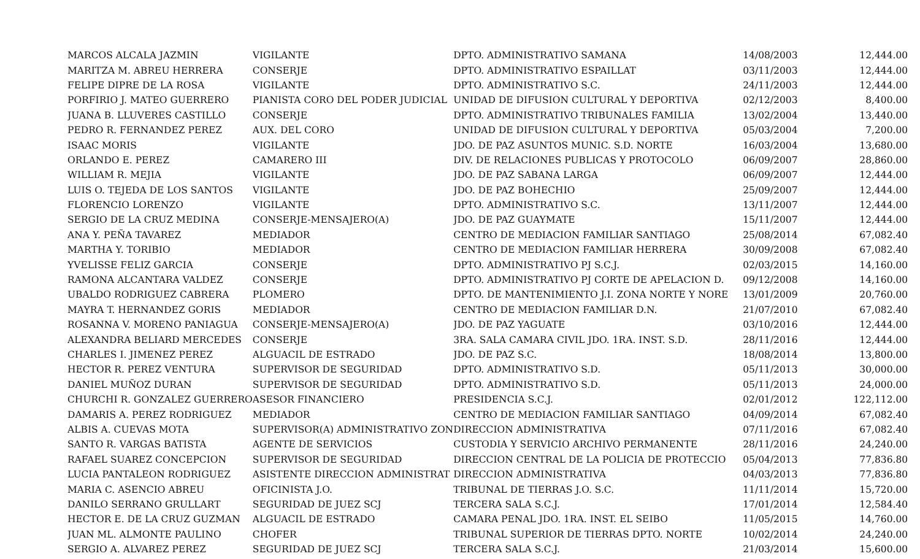| MARCOS ALCALA JAZMIN | VIGILANTE | DPTO. ADMINISTRATIVO SAMANA | 14/08/2003 | 12,444.00 |
| MARITZA M. ABREU HERRERA | CONSERJE | DPTO. ADMINISTRATIVO ESPAILLAT | 03/11/2003 | 12,444.00 |
| FELIPE DIPRE DE LA ROSA | VIGILANTE | DPTO. ADMINISTRATIVO S.C. | 24/11/2003 | 12,444.00 |
| PORFIRIO J. MATEO GUERRERO | PIANISTA CORO DEL PODER JUDICIAL | UNIDAD DE DIFUSION CULTURAL Y DEPORTIVA | 02/12/2003 | 8,400.00 |
| JUANA B. LLUVERES CASTILLO | CONSERJE | DPTO. ADMINISTRATIVO TRIBUNALES FAMILIA | 13/02/2004 | 13,440.00 |
| PEDRO R. FERNANDEZ PEREZ | AUX. DEL CORO | UNIDAD DE DIFUSION CULTURAL Y DEPORTIVA | 05/03/2004 | 7,200.00 |
| ISAAC MORIS | VIGILANTE | JDO. DE PAZ ASUNTOS MUNIC. S.D. NORTE | 16/03/2004 | 13,680.00 |
| ORLANDO E. PEREZ | CAMARERO III | DIV. DE RELACIONES PUBLICAS Y PROTOCOLO | 06/09/2007 | 28,860.00 |
| WILLIAM R. MEJIA | VIGILANTE | JDO. DE PAZ SABANA LARGA | 06/09/2007 | 12,444.00 |
| LUIS O. TEJEDA DE LOS SANTOS | VIGILANTE | JDO. DE PAZ BOHECHIO | 25/09/2007 | 12,444.00 |
| FLORENCIO LORENZO | VIGILANTE | DPTO. ADMINISTRATIVO S.C. | 13/11/2007 | 12,444.00 |
| SERGIO DE LA CRUZ MEDINA | CONSERJE-MENSAJERO(A) | JDO. DE PAZ GUAYMATE | 15/11/2007 | 12,444.00 |
| ANA Y. PEÑA TAVAREZ | MEDIADOR | CENTRO DE MEDIACION FAMILIAR SANTIAGO | 25/08/2014 | 67,082.40 |
| MARTHA Y. TORIBIO | MEDIADOR | CENTRO DE MEDIACION FAMILIAR HERRERA | 30/09/2008 | 67,082.40 |
| YVELISSE FELIZ GARCIA | CONSERJE | DPTO. ADMINISTRATIVO PJ S.C.J. | 02/03/2015 | 14,160.00 |
| RAMONA ALCANTARA VALDEZ | CONSERJE | DPTO. ADMINISTRATIVO PJ CORTE DE APELACION D. | 09/12/2008 | 14,160.00 |
| UBALDO RODRIGUEZ CABRERA | PLOMERO | DPTO. DE MANTENIMIENTO J.I. ZONA NORTE Y NORE | 13/01/2009 | 20,760.00 |
| MAYRA T. HERNANDEZ GORIS | MEDIADOR | CENTRO DE MEDIACION FAMILIAR D.N. | 21/07/2010 | 67,082.40 |
| ROSANNA V. MORENO PANIAGUA | CONSERJE-MENSAJERO(A) | JDO. DE PAZ YAGUATE | 03/10/2016 | 12,444.00 |
| ALEXANDRA BELIARD MERCEDES | CONSERJE | 3RA. SALA CAMARA CIVIL JDO. 1RA. INST. S.D. | 28/11/2016 | 12,444.00 |
| CHARLES I. JIMENEZ PEREZ | ALGUACIL DE ESTRADO | JDO. DE PAZ S.C. | 18/08/2014 | 13,800.00 |
| HECTOR R. PEREZ VENTURA | SUPERVISOR DE SEGURIDAD | DPTO. ADMINISTRATIVO S.D. | 05/11/2013 | 30,000.00 |
| DANIEL MUÑOZ DURAN | SUPERVISOR DE SEGURIDAD | DPTO. ADMINISTRATIVO S.D. | 05/11/2013 | 24,000.00 |
| CHURCHI R. GONZALEZ GUERRERO | ASESOR FINANCIERO | PRESIDENCIA S.C.J. | 02/01/2012 | 122,112.00 |
| DAMARIS A. PEREZ RODRIGUEZ | MEDIADOR | CENTRO DE MEDIACION FAMILIAR SANTIAGO | 04/09/2014 | 67,082.40 |
| ALBIS A. CUEVAS MOTA | SUPERVISOR(A) ADMINISTRATIVO ZON | DIRECCION ADMINISTRATIVA | 07/11/2016 | 67,082.40 |
| SANTO R. VARGAS BATISTA | AGENTE DE SERVICIOS | CUSTODIA Y SERVICIO ARCHIVO PERMANENTE | 28/11/2016 | 24,240.00 |
| RAFAEL SUAREZ CONCEPCION | SUPERVISOR DE SEGURIDAD | DIRECCION CENTRAL DE LA POLICIA DE PROTECCIO | 05/04/2013 | 77,836.80 |
| LUCIA PANTALEON RODRIGUEZ | ASISTENTE DIRECCION ADMINISTRAT | DIRECCION ADMINISTRATIVA | 04/03/2013 | 77,836.80 |
| MARIA C. ASENCIO ABREU | OFICINISTA J.O. | TRIBUNAL DE TIERRAS J.O. S.C. | 11/11/2014 | 15,720.00 |
| DANILO SERRANO GRULLART | SEGURIDAD DE JUEZ SCJ | TERCERA SALA S.C.J. | 17/01/2014 | 12,584.40 |
| HECTOR E. DE LA CRUZ GUZMAN | ALGUACIL DE ESTRADO | CAMARA PENAL JDO. 1RA. INST. EL SEIBO | 11/05/2015 | 14,760.00 |
| JUAN ML. ALMONTE PAULINO | CHOFER | TRIBUNAL SUPERIOR DE TIERRAS DPTO. NORTE | 10/02/2014 | 24,240.00 |
| SERGIO A. ALVAREZ PEREZ | SEGURIDAD DE JUEZ SCJ | TERCERA SALA S.C.J. | 21/03/2014 | 15,600.00 |